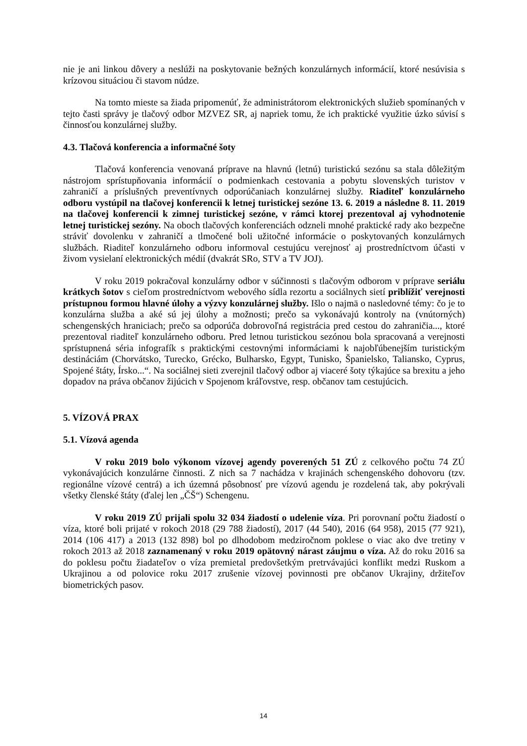nie je ani linkou dôvery a neslúži na poskytovanie bežných konzulárnych informácií, ktoré nesúvisia s krízovou situáciou či stavom núdze.
Na tomto mieste sa žiada pripomenúť, že administrátorom elektronických služieb spomínaných v tejto časti správy je tlačový odbor MZVEZ SR, aj napriek tomu, že ich praktické využitie úzko súvisí s činnosťou konzulárnej služby.
4.3. Tlačová konferencia a informačné šoty
Tlačová konferencia venovaná príprave na hlavnú (letnú) turistickú sezónu sa stala dôležitým nástrojom sprístupňovania informácií o podmienkach cestovania a pobytu slovenských turistov v zahraničí a príslušných preventívnych odporúčaniach konzulárnej služby. Riaditeľ konzulárneho odboru vystúpil na tlačovej konferencii k letnej turistickej sezóne 13. 6. 2019 a následne 8. 11. 2019 na tlačovej konferencii k zimnej turistickej sezóne, v rámci ktorej prezentoval aj vyhodnotenie letnej turistickej sezóny. Na oboch tlačových konferenciách odzneli mnohé praktické rady ako bezpečne stráviť dovolenku v zahraničí a tlmočené boli užitočné informácie o poskytovaných konzulárnych službách. Riaditeľ konzulárneho odboru informoval cestujúcu verejnosť aj prostredníctvom účasti v živom vysielaní elektronických médií (dvakrát SRo, STV a TV JOJ).
V roku 2019 pokračoval konzulárny odbor v súčinnosti s tlačovým odborom v príprave seriálu krátkych šotov s cieľom prostredníctvom webového sídla rezortu a sociálnych sietí priblížiť verejnosti prístupnou formou hlavné úlohy a výzvy konzulárnej služby. Išlo o najmä o nasledovné témy: čo je to konzulárna služba a aké sú jej úlohy a možnosti; prečo sa vykonávajú kontroly na (vnútorných) schengenských hraniciach; prečo sa odporúča dobrovoľná registrácia pred cestou do zahraničia..., ktoré prezentoval riaditeľ konzulárneho odboru. Pred letnou turistickou sezónou bola spracovaná a verejnosti sprístupnená séria infografík s praktickými cestovnými informáciami k najobľúbenejším turistickým destináciám (Chorvátsko, Turecko, Grécko, Bulharsko, Egypt, Tunisko, Španielsko, Taliansko, Cyprus, Spojené štáty, Írsko...“. Na sociálnej sieti zverejnil tlačový odbor aj viaceré šoty týkajúce sa brexitu a jeho dopadov na práva občanov žijúcich v Spojenom kráľovstve, resp. občanov tam cestujúcich.
5. VÍZOVÁ PRAX
5.1. Vízová agenda
V roku 2019 bolo výkonom vízovej agendy poverených 51 ZÚ z celkového počtu 74 ZÚ vykonávajúcich konzulárne činnosti. Z nich sa 7 nachádza v krajinách schengenského dohovoru (tzv. regionálne vízové centrá) a ich územná pôsobnosť pre vízovú agendu je rozdelená tak, aby pokrývali všetky členské štáty (ďalej len „ČŠ“) Schengenu.
V roku 2019 ZÚ prijali spolu 32 034 žiadostí o udelenie víza. Pri porovnaní počtu žiadostí o víza, ktoré boli prijaté v rokoch 2018 (29 788 žiadostí), 2017 (44 540), 2016 (64 958), 2015 (77 921), 2014 (106 417) a 2013 (132 898) bol po dlhodobom medziročnom poklese o viac ako dve tretiny v rokoch 2013 až 2018 zaznamenaný v roku 2019 opätovný nárast záujmu o víza. Až do roku 2016 sa do poklesu počtu žiadateľov o víza premietal predovšetkým pretrvávajúci konflikt medzi Ruskom a Ukrajinou a od polovice roku 2017 zrušenie vízovej povinnosti pre občanov Ukrajiny, držiteľov biometrických pasov.
14